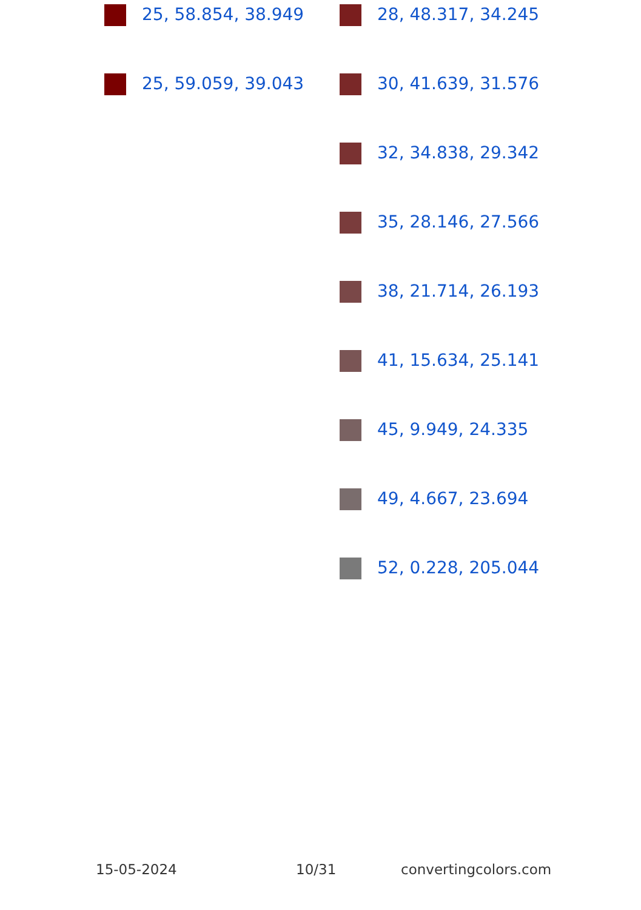25, 58.854, 38.949
25, 59.059, 39.043
28, 48.317, 34.245
30, 41.639, 31.576
32, 34.838, 29.342
35, 28.146, 27.566
38, 21.714, 26.193
41, 15.634, 25.141
45, 9.949, 24.335
49, 4.667, 23.694
52, 0.228, 205.044
15-05-2024 10/31 convertingcolors.com